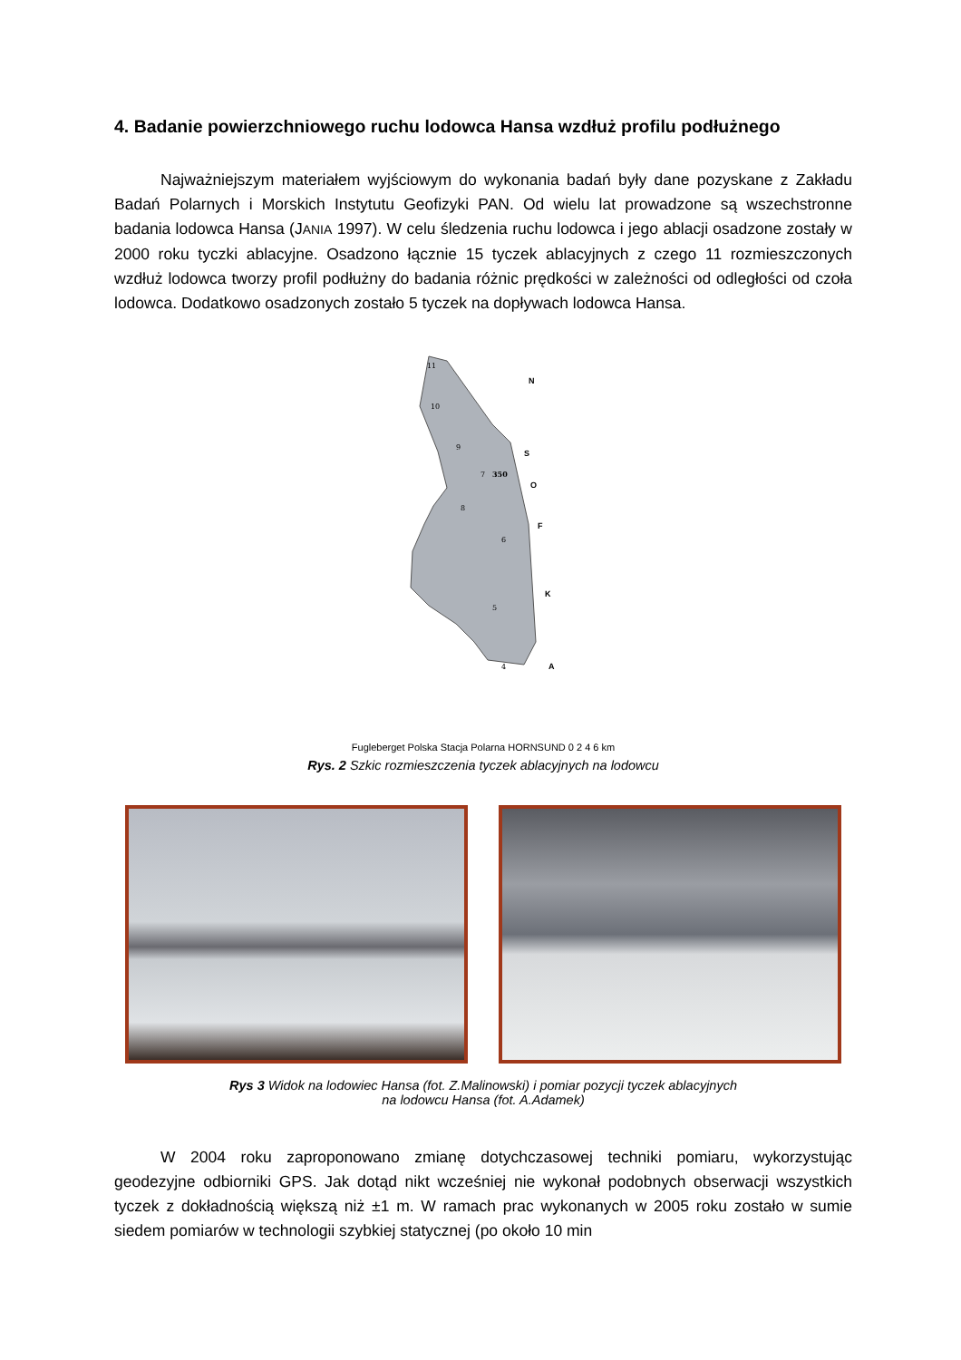4. Badanie powierzchniowego ruchu lodowca Hansa wzdłuż profilu podłużnego
Najważniejszym materiałem wyjściowym do wykonania badań były dane pozyskane z Zakładu Badań Polarnych i Morskich Instytutu Geofizyki PAN. Od wielu lat prowadzone są wszechstronne badania lodowca Hansa (JANIA 1997). W celu śledzenia ruchu lodowca i jego ablacji osadzone zostały w 2000 roku tyczki ablacyjne. Osadzono łącznie 15 tyczek ablacyj­nych z czego 11 rozmieszczonych wzdłuż lodowca tworzy profil podłużny do badania różnic prędkości w zależności od odległości od czoła lodowca. Dodatkowo osadzonych zostało 5 tyczek na dopływach lodowca Hansa.
11
10
9
7
350
8
6
5
4
N
S
O
F
K
A
Fugleberget Polska Stacja Polarna HORNSUND 0 2 4 6 km
Rys. 2 Szkic rozmieszczenia tyczek ablacyjnych na lodowcu
Rys 3 Widok na lodowiec Hansa (fot. Z.Malinowski) i pomiar pozycji tyczek ablacyjnych
na lodowcu Hansa (fot. A.Adamek)
W 2004 roku zaproponowano zmianę dotychczasowej techniki pomiaru, wykorzystując geodezyjne odbiorniki GPS. Jak dotąd nikt wcześniej nie wykonał podobnych obserwacji wszystkich tyczek z dokładnością większą niż ±1 m. W ramach prac wykonanych w 2005 roku zostało w sumie siedem pomiarów w technologii szybkiej statycznej (po około 10 min